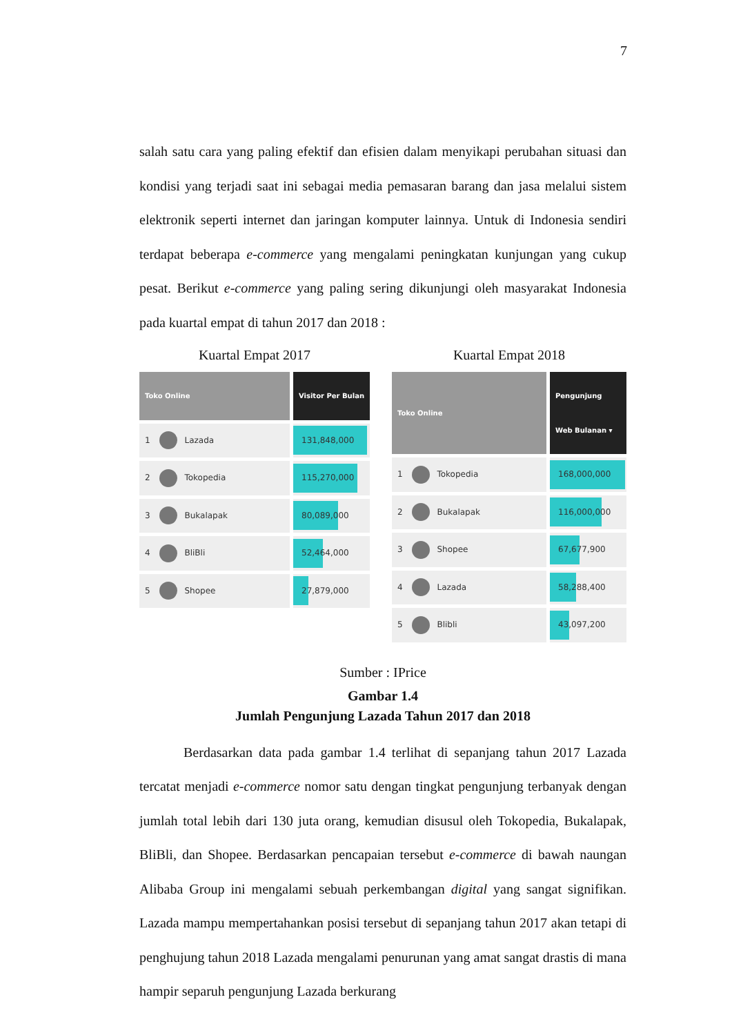7
salah satu cara yang paling efektif dan efisien dalam menyikapi perubahan situasi dan kondisi yang terjadi saat ini sebagai media pemasaran barang dan jasa melalui sistem elektronik seperti internet dan jaringan komputer lainnya. Untuk di Indonesia sendiri terdapat beberapa e-commerce yang mengalami peningkatan kunjungan yang cukup pesat. Berikut e-commerce yang paling sering dikunjungi oleh masyarakat Indonesia pada kuartal empat di tahun 2017 dan 2018 :
Kuartal Empat 2017
| Toko Online | Visitor Per Bulan |
| --- | --- |
| 1 Lazada | 131,848,000 |
| 2 Tokopedia | 115,270,000 |
| 3 Bukalapak | 80,089,000 |
| 4 BliBli | 52,464,000 |
| 5 Shopee | 27,879,000 |
Kuartal Empat 2018
| Toko Online | Pengunjung Web Bulanan ▾ |
| --- | --- |
| 1 Tokopedia | 168,000,000 |
| 2 Bukalapak | 116,000,000 |
| 3 Shopee | 67,677,900 |
| 4 Lazada | 58,288,400 |
| 5 Blibli | 43,097,200 |
Sumber : IPrice
Gambar 1.4
Jumlah Pengunjung Lazada Tahun 2017 dan 2018
Berdasarkan data pada gambar 1.4 terlihat di sepanjang tahun 2017 Lazada tercatat menjadi e-commerce nomor satu dengan tingkat pengunjung terbanyak dengan jumlah total lebih dari 130 juta orang, kemudian disusul oleh Tokopedia, Bukalapak, BliBli, dan Shopee. Berdasarkan pencapaian tersebut e-commerce di bawah naungan Alibaba Group ini mengalami sebuah perkembangan digital yang sangat signifikan. Lazada mampu mempertahankan posisi tersebut di sepanjang tahun 2017 akan tetapi di penghujung tahun 2018 Lazada mengalami penurunan yang amat sangat drastis di mana hampir separuh pengunjung Lazada berkurang